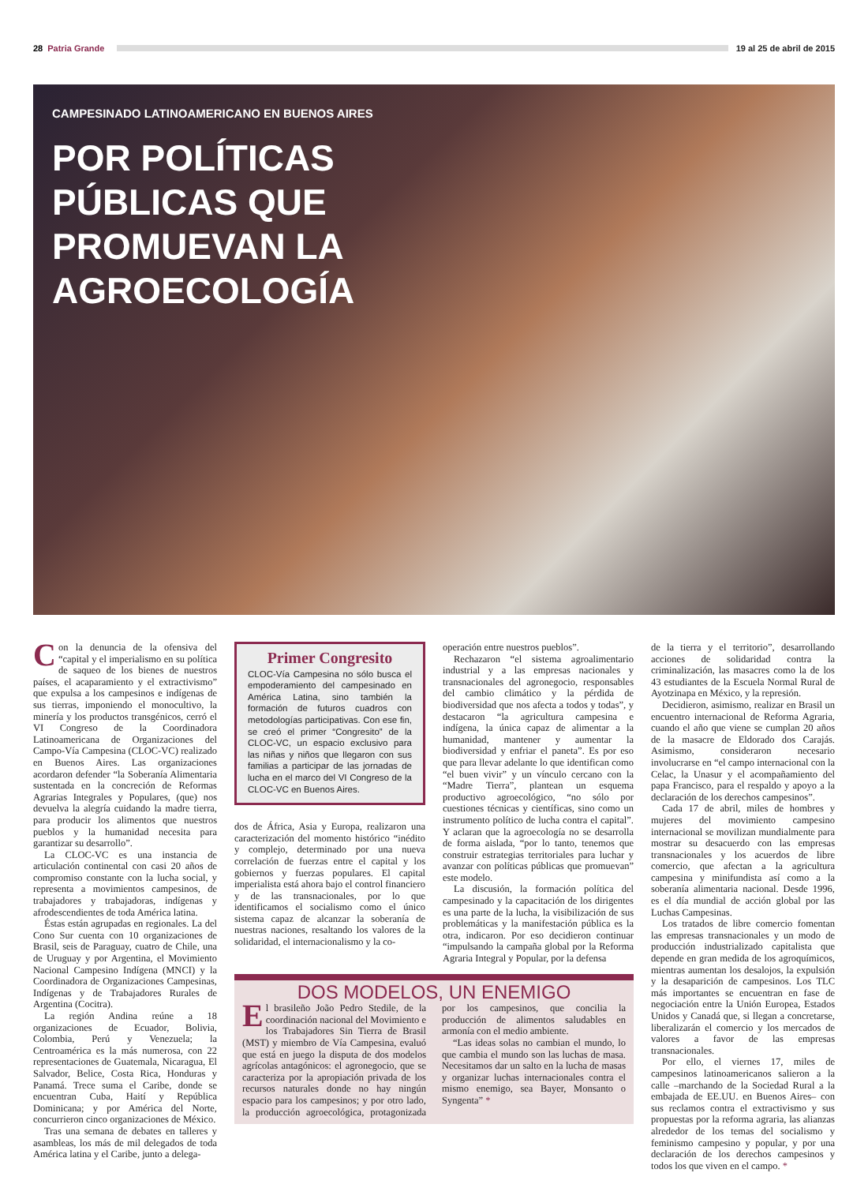28 Patria Grande 19 al 25 de abril de 2015
CAMPESINADO LATINOAMERICANO EN BUENOS AIRES
POR POLÍTICAS
PÚBLICAS QUE
PROMUEVAN LA
AGROECOLOGÍA
Con la denuncia de la ofensiva del “capital y el imperialismo en su política de saqueo de los bienes de nuestros países, el acaparamiento y el extractivismo” que expulsa a los campesinos e indígenas de sus tierras, imponiendo el monocultivo, la minería y los productos transgénicos, cerró el VI Congreso de la Coordinadora Latinoamericana de Organizaciones del Campo-Vía Campesina (CLOC-VC) realizado en Buenos Aires. Las organizaciones acordaron defender “la Soberanía Alimentaria sustentada en la concreción de Reformas Agrarias Integrales y Populares, (que) nos devuelva la alegría cuidando la madre tierra, para producir los alimentos que nuestros pueblos y la humanidad necesita para garantizar su desarrollo”.
La CLOC-VC es una instancia de articulación continental con casi 20 años de compromiso constante con la lucha social, y representa a movimientos campesinos, de trabajadores y trabajadoras, indígenas y afrodescendientes de toda América latina.
Éstas están agrupadas en regionales. La del Cono Sur cuenta con 10 organizaciones de Brasil, seis de Paraguay, cuatro de Chile, una de Uruguay y por Argentina, el Movimiento Nacional Campesino Indígena (MNCI) y la Coordinadora de Organizaciones Campesinas, Indígenas y de Trabajadores Rurales de Argentina (Cocitra).
La región Andina reúne a 18 organizaciones de Ecuador, Bolivia, Colombia, Perú y Venezuela; la Centroamérica es la más numerosa, con 22 representaciones de Guatemala, Nicaragua, El Salvador, Belice, Costa Rica, Honduras y Panamá. Trece suma el Caribe, donde se encuentran Cuba, Haití y República Dominicana; y por América del Norte, concurrieron cinco organizaciones de México.
Tras una semana de debates en talleres y asambleas, los más de mil delegados de toda América latina y el Caribe, junto a delega-
Primer Congresito
CLOC-Vía Campesina no sólo busca el empoderamiento del campesinado en América Latina, sino también la formación de futuros cuadros con metodologías participativas. Con ese fin, se creó el primer “Congresito” de la CLOC-VC, un espacio exclusivo para las niñas y niños que llegaron con sus familias a participar de las jornadas de lucha en el marco del VI Congreso de la CLOC-VC en Buenos Aires.
dos de África, Asia y Europa, realizaron una caracterización del momento histórico “inédito y complejo, determinado por una nueva correlación de fuerzas entre el capital y los gobiernos y fuerzas populares. El capital imperialista está ahora bajo el control financiero y de las transnacionales, por lo que identificamos el socialismo como el único sistema capaz de alcanzar la soberanía de nuestras naciones, resaltando los valores de la solidaridad, el internacionalismo y la co-
operación entre nuestros pueblos”.
Rechazaron “el sistema agroalimentario industrial y a las empresas nacionales y transnacionales del agronegocio, responsables del cambio climático y la pérdida de biodiversidad que nos afecta a todos y todas”, y destacaron “la agricultura campesina e indígena, la única capaz de alimentar a la humanidad, mantener y aumentar la biodiversidad y enfriar el paneta”. Es por eso que para llevar adelante lo que identifican como “el buen vivir” y un vínculo cercano con la “Madre Tierra”, plantean un esquema productivo agroecológico, “no sólo por cuestiones técnicas y científicas, sino como un instrumento político de lucha contra el capital”. Y aclaran que la agroecología no se desarrolla de forma aislada, “por lo tanto, tenemos que construir estrategias territoriales para luchar y avanzar con políticas públicas que promuevan” este modelo.
La discusión, la formación política del campesinado y la capacitación de los dirigentes es una parte de la lucha, la visibilización de sus problemáticas y la manifestación pública es la otra, indicaron. Por eso decidieron continuar “impulsando la campaña global por la Reforma Agraria Integral y Popular, por la defensa
DOS MODELOS, UN ENEMIGO
El brasileño João Pedro Stedile, de la coordinación nacional del Movimiento e los Trabajadores Sin Tierra de Brasil (MST) y miembro de Vía Campesina, evaluó que está en juego la disputa de dos modelos agrícolas antagónicos: el agronegocio, que se caracteriza por la apropiación privada de los recursos naturales donde no hay ningún espacio para los campesinos; y por otro lado, la producción agroecológica, protagonizada por los campesinos, que concilia la producción de alimentos saludables en armonía con el medio ambiente.
“Las ideas solas no cambian el mundo, lo que cambia el mundo son las luchas de masa. Necesitamos dar un salto en la lucha de masas y organizar luchas internacionales contra el mismo enemigo, sea Bayer, Monsanto o Syngenta” *
de la tierra y el territorio”, desarrollando acciones de solidaridad contra la criminalización, las masacres como la de los 43 estudiantes de la Escuela Normal Rural de Ayotzinapa en México, y la represión.
Decidieron, asimismo, realizar en Brasil un encuentro internacional de Reforma Agraria, cuando el año que viene se cumplan 20 años de la masacre de Eldorado dos Carajás. Asimismo, consideraron necesario involucrarse en “el campo internacional con la Celac, la Unasur y el acompañamiento del papa Francisco, para el respaldo y apoyo a la declaración de los derechos campesinos”.
Cada 17 de abril, miles de hombres y mujeres del movimiento campesino internacional se movilizan mundialmente para mostrar su desacuerdo con las empresas transnacionales y los acuerdos de libre comercio, que afectan a la agricultura campesina y minifundista así como a la soberanía alimentaria nacional. Desde 1996, es el día mundial de acción global por las Luchas Campesinas.
Los tratados de libre comercio fomentan las empresas transnacionales y un modo de producción industrializado capitalista que depende en gran medida de los agroquímicos, mientras aumentan los desalojos, la expulsión y la desaparición de campesinos. Los TLC más importantes se encuentran en fase de negociación entre la Unión Europea, Estados Unidos y Canadá que, si llegan a concretarse, liberalizarán el comercio y los mercados de valores a favor de las empresas transnacionales.
Por ello, el viernes 17, miles de campesinos latinoamericanos salieron a la calle –marchando de la Sociedad Rural a la embajada de EE.UU. en Buenos Aires– con sus reclamos contra el extractivismo y sus propuestas por la reforma agraria, las alianzas alrededor de los temas del socialismo y feminismo campesino y popular, y por una declaración de los derechos campesinos y todos los que viven en el campo. *